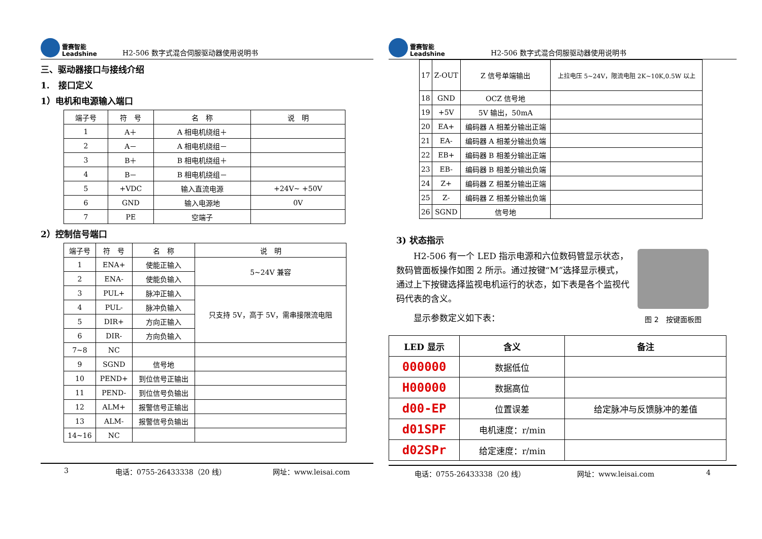雷赛智能
Leadshine
H2-506 数字式混合伺服驱动器使用说明书
三、驱动器接口与接线介绍
1.　接口定义
1）电机和电源输入端口
| 端子号 | 符 号 | 名 称 | 说 明 |
| --- | --- | --- | --- |
| 1 | A＋ | A 相电机绕组＋ | |
| 2 | A－ | A 相电机绕组－ | |
| 3 | B＋ | B 相电机绕组＋ | |
| 4 | B－ | B 相电机绕组－ | |
| 5 | +VDC | 输入直流电源 | +24V~ +50V |
| 6 | GND | 输入电源地 | 0V |
| 7 | PE | 空端子 | |
2）控制信号端口
| 端子号 | 符 号 | 名 称 | 说 明 |
| --- | --- | --- | --- |
| 1 | ENA+ | 使能正输入 | 5~24V 兼容 |
| 2 | ENA- | 使能负输入 | |
| 3 | PUL+ | 脉冲正输入 | 只支持 5V，高于 5V，需串接限流电阻 |
| 4 | PUL- | 脉冲负输入 | |
| 5 | DIR+ | 方向正输入 | |
| 6 | DIR- | 方向负输入 | |
| 7~8 | NC | | |
| 9 | SGND | 信号地 | |
| 10 | PEND+ | 到位信号正输出 | |
| 11 | PEND- | 到位信号负输出 | |
| 12 | ALM+ | 报警信号正输出 | |
| 13 | ALM- | 报警信号负输出 | |
| 14~16 | NC | | |
3 电话：0755-26433338（20 线） 网址：www.leisai.com
雷赛智能
Leadshine
H2-506 数字式混合伺服驱动器使用说明书
| 17 | Z-OUT | Z 信号单端输出 | 上拉电压 5~24V，限流电阻 2K~10K,0.5W 以上 |
| 18 | GND | OCZ 信号地 | |
| 19 | +5V | 5V 输出，50mA | |
| 20 | EA+ | 编码器 A 相差分输出正端 | |
| 21 | EA- | 编码器 A 相差分输出负端 | |
| 22 | EB+ | 编码器 B 相差分输出正端 | |
| 23 | EB- | 编码器 B 相差分输出负端 | |
| 24 | Z+ | 编码器 Z 相差分输出正端 | |
| 25 | Z- | 编码器 Z 相差分输出负端 | |
| 26 | SGND | 信号地 | |
3) 状态指示
H2-506 有一个 LED 指示电源和六位数码管显示状态，数码管面板操作如图 2 所示。通过按键“M”选择显示模式，通过上下按键选择监视电机运行的状态，如下表是各个监视代码代表的含义。
显示参数定义如下表：
图 2　按键面板图
| LED 显示 | 含义 | 备注 |
| --- | --- | --- |
| 000000 | 数据低位 | |
| H00000 | 数据高位 | |
| d00-EP | 位置误差 | 给定脉冲与反馈脉冲的差值 |
| d01SPF | 电机速度：r/min | |
| d02SPr | 给定速度：r/min | |
电话：0755-26433338（20 线） 网址：www.leisai.com 4